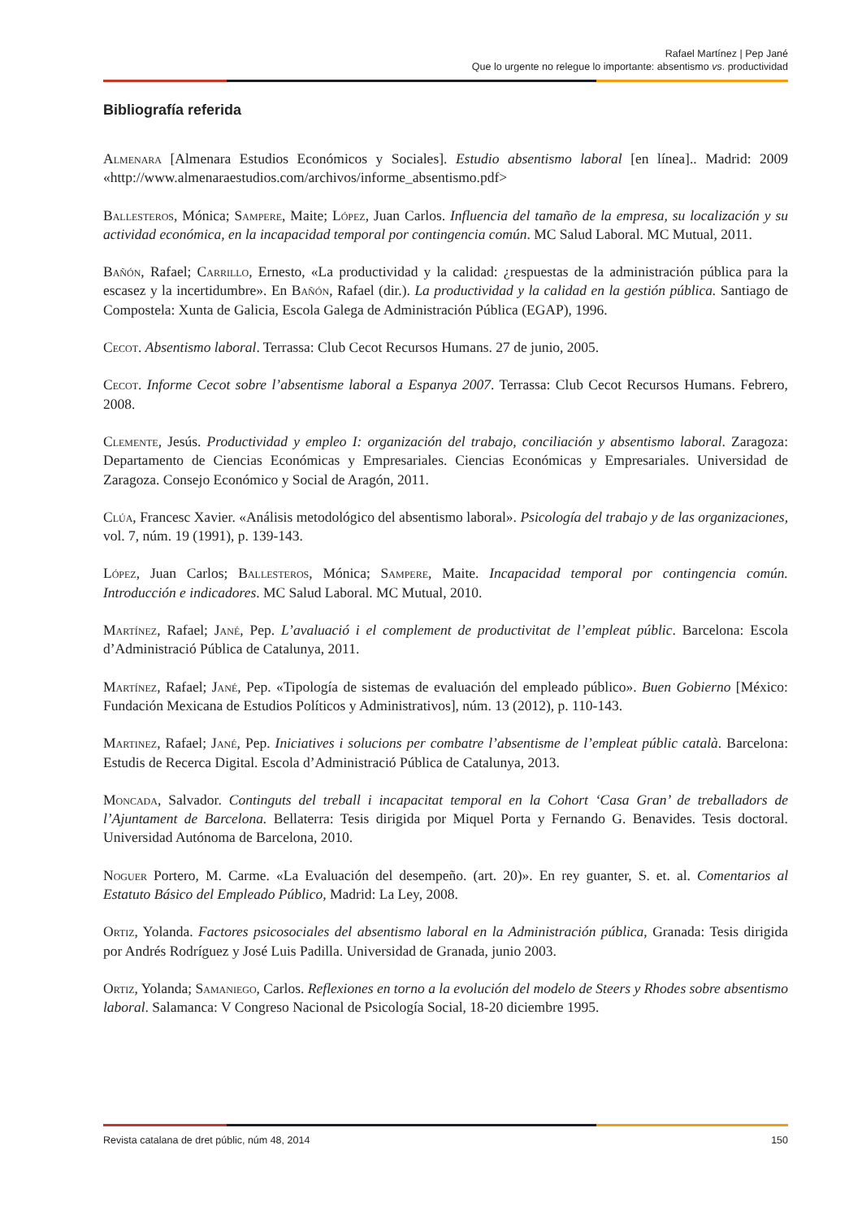Rafael Martínez | Pep Jané
Que lo urgente no relegue lo importante: absentismo vs. productividad
Bibliografía referida
Almenara [Almenara Estudios Económicos y Sociales]. Estudio absentismo laboral [en línea].. Madrid: 2009 «http://www.almenaraestudios.com/archivos/informe_absentismo.pdf>
Ballesteros, Mónica; Sampere, Maite; López, Juan Carlos. Influencia del tamaño de la empresa, su localización y su actividad económica, en la incapacidad temporal por contingencia común. MC Salud Laboral. MC Mutual, 2011.
Bañón, Rafael; Carrillo, Ernesto, «La productividad y la calidad: ¿respuestas de la administración pública para la escasez y la incertidumbre». En Bañón, Rafael (dir.). La productividad y la calidad en la gestión pública. Santiago de Compostela: Xunta de Galicia, Escola Galega de Administración Pública (EGAP), 1996.
Cecot. Absentismo laboral. Terrassa: Club Cecot Recursos Humans. 27 de junio, 2005.
Cecot. Informe Cecot sobre l’absentisme laboral a Espanya 2007. Terrassa: Club Cecot Recursos Humans. Febrero, 2008.
Clemente, Jesús. Productividad y empleo I: organización del trabajo, conciliación y absentismo laboral. Zaragoza: Departamento de Ciencias Económicas y Empresariales. Ciencias Económicas y Empresariales. Universidad de Zaragoza. Consejo Económico y Social de Aragón, 2011.
Clúa, Francesc Xavier. «Análisis metodológico del absentismo laboral». Psicología del trabajo y de las organizaciones, vol. 7, núm. 19 (1991), p. 139-143.
López, Juan Carlos; Ballesteros, Mónica; Sampere, Maite. Incapacidad temporal por contingencia común. Introducción e indicadores. MC Salud Laboral. MC Mutual, 2010.
Martínez, Rafael; Jané, Pep. L’avaluació i el complement de productivitat de l’empleat públic. Barcelona: Escola d’Administració Pública de Catalunya, 2011.
Martínez, Rafael; Jané, Pep. «Tipología de sistemas de evaluación del empleado público». Buen Gobierno [México: Fundación Mexicana de Estudios Políticos y Administrativos], núm. 13 (2012), p. 110-143.
Martinez, Rafael; Jané, Pep. Iniciatives i solucions per combatre l’absentisme de l’empleat públic català. Barcelona: Estudis de Recerca Digital. Escola d’Administració Pública de Catalunya, 2013.
Moncada, Salvador. Continguts del treball i incapacitat temporal en la Cohort ‘Casa Gran’ de treballadors de l’Ajuntament de Barcelona. Bellaterra: Tesis dirigida por Miquel Porta y Fernando G. Benavides. Tesis doctoral. Universidad Autónoma de Barcelona, 2010.
Noguer Portero, M. Carme. «La Evaluación del desempeño. (art. 20)». En rey guanter, S. et. al. Comentarios al Estatuto Básico del Empleado Público, Madrid: La Ley, 2008.
Ortiz, Yolanda. Factores psicosociales del absentismo laboral en la Administración pública, Granada: Tesis dirigida por Andrés Rodríguez y José Luis Padilla. Universidad de Granada, junio 2003.
Ortiz, Yolanda; Samaniego, Carlos. Reflexiones en torno a la evolución del modelo de Steers y Rhodes sobre absentismo laboral. Salamanca: V Congreso Nacional de Psicología Social, 18-20 diciembre 1995.
Revista catalana de dret públic, núm 48, 2014 150